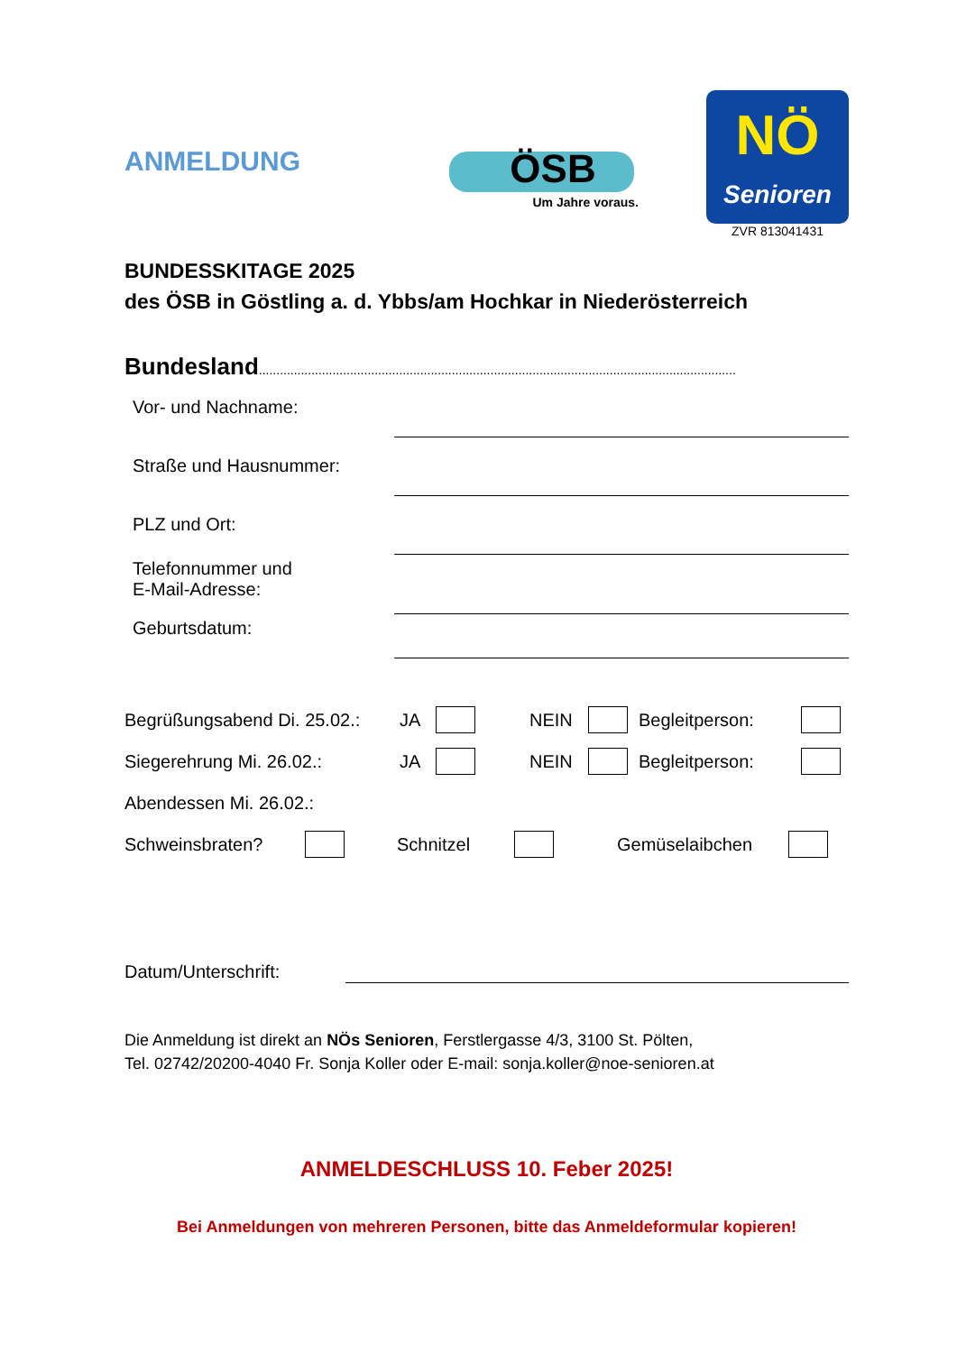ANMELDUNG
ÖSB
Um Jahre voraus.
NÖ
Senioren
ZVR 813041431
BUNDESSKITAGE 2025
des ÖSB in Göstling a. d. Ybbs/am Hochkar in Niederösterreich
Bundesland........................................................................................................................................
Vor- und Nachname:
Straße und Hausnummer:
PLZ und Ort:
Telefonnummer und
E-Mail-Adresse:
Geburtsdatum:
Begrüßungsabend Di. 25.02.: JA NEIN Begleitperson:
Siegerehrung Mi. 26.02.: JA NEIN Begleitperson:
Abendessen Mi. 26.02.:
Schweinsbraten? Schnitzel Gemüselaibchen
Datum/Unterschrift:
Die Anmeldung ist direkt an NÖs Senioren, Ferstlergasse 4/3, 3100 St. Pölten,
Tel. 02742/20200-4040 Fr. Sonja Koller oder E-mail: sonja.koller@noe-senioren.at
ANMELDESCHLUSS 10. Feber 2025!
Bei Anmeldungen von mehreren Personen, bitte das Anmeldeformular kopieren!